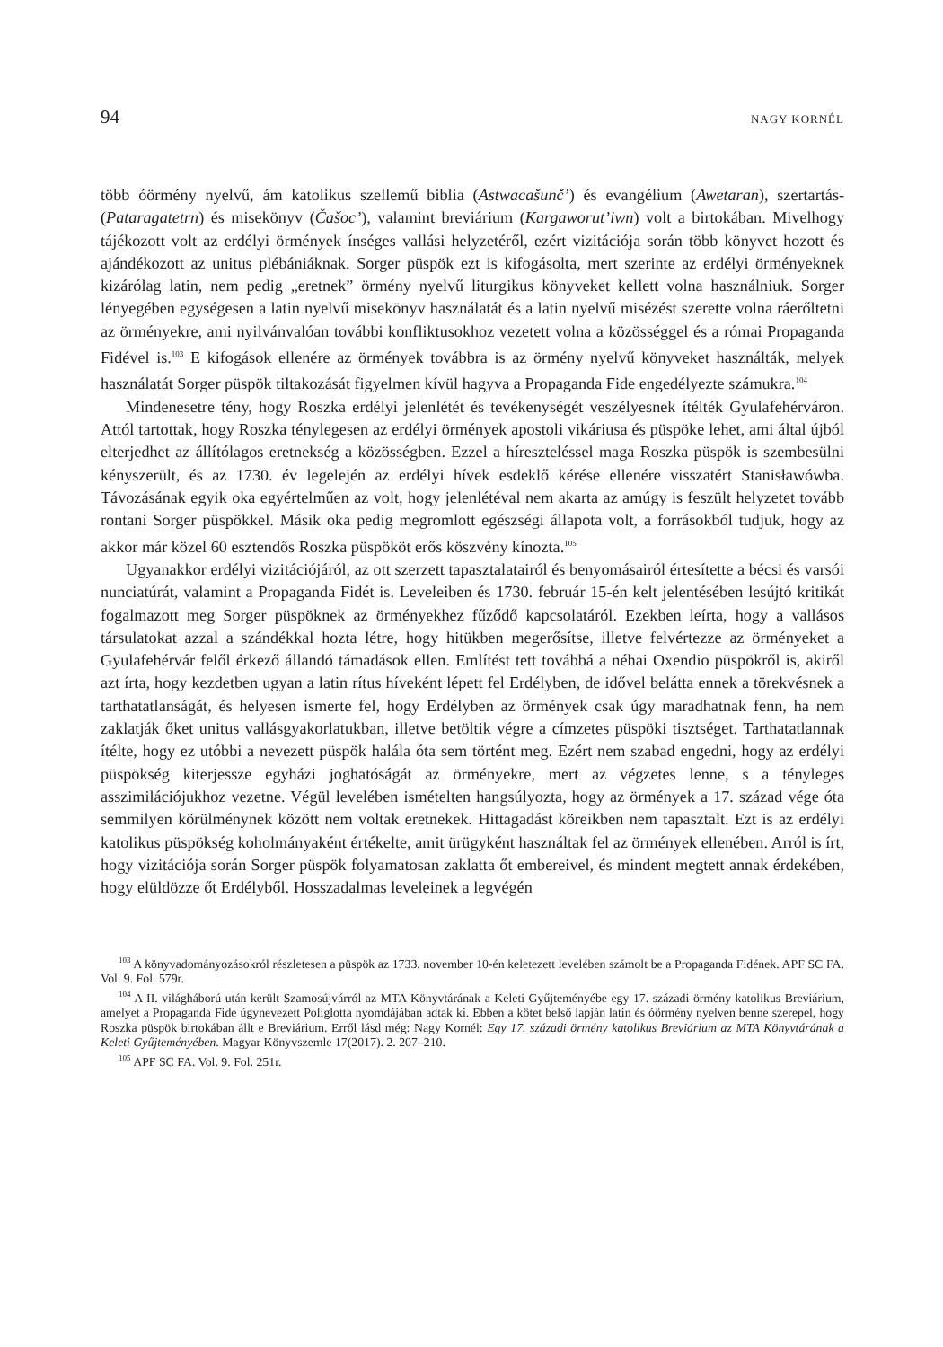94 NAGY KORNÉL
több óörmény nyelvű, ám katolikus szellemű biblia (Astwacašunč’) és evangélium (Awetaran), szertartás- (Pataragatetrn) és misekönyv (Čašoc’), valamint breviárium (Kargaworut’iwn) volt a birtokában. Mivelhogy tájékozott volt az erdélyi örmények ínséges vallási helyzetéről, ezért vizitációja során több könyvet hozott és ajándékozott az unitus plébániáknak. Sorger püspök ezt is kifogásolta, mert szerinte az erdélyi örményeknek kizárólag latin, nem pedig „eretnek” örmény nyelvű liturgikus könyveket kellett volna használniuk. Sorger lényegében egységesen a latin nyelvű misekönyv használatát és a latin nyelvű misézést szerette volna ráerőltetni az örményekre, ami nyilvánvalóan további konfliktusokhoz vezetett volna a közösséggel és a római Propaganda Fidével is.<sup>103</sup> E kifogások ellenére az örmények továbbra is az örmény nyelvű könyveket használták, melyek használatát Sorger püspök tiltakozását figyelmen kívül hagyva a Propaganda Fide engedélyezte számukra.<sup>104</sup>
Mindenesetre tény, hogy Roszka erdélyi jelenlétét és tevékenységét veszélyesnek ítélték Gyulafehérváron. Attól tartottak, hogy Roszka ténylegesen az erdélyi örmények apostoli vikáriusa és püspöke lehet, ami által újból elterjedhet az állítólagos eretnekség a közösségben. Ezzel a híreszteléssel maga Roszka püspök is szembesülni kényszerült, és az 1730. év legelején az erdélyi hívek esdeklő kérése ellenére visszatért Stanisławówba. Távozásának egyik oka egyértelműen az volt, hogy jelenlétéval nem akarta az amúgy is feszült helyzetet tovább rontani Sorger püspökkel. Másik oka pedig megromlott egészségi állapota volt, a forrásokból tudjuk, hogy az akkor már közel 60 esztendős Roszka püspököt erős köszvény kínozta.<sup>105</sup>
Ugyanakkor erdélyi vizitációjáról, az ott szerzett tapasztalatairól és benyomásairól értesítette a bécsi és varsói nunciatúrát, valamint a Propaganda Fidét is. Leveleiben és 1730. február 15-én kelt jelentésében lesújtó kritikát fogalmazott meg Sorger püspöknek az örményekhez fűződő kapcsolatáról. Ezekben leírta, hogy a vallásos társulatokat azzal a szándékkal hozta létre, hogy hitükben megerősítse, illetve felvértezze az örményeket a Gyulafehérvár felől érkező állandó támadások ellen. Említést tett továbbá a néhai Oxendio püspökről is, akiről azt írta, hogy kezdetben ugyan a latin rítus híveként lépett fel Erdélyben, de idővel belátta ennek a törekvésnek a tarthatatlanságát, és helyesen ismerte fel, hogy Erdélyben az örmények csak úgy maradhatnak fenn, ha nem zaklatják őket unitus vallásgyakorlatukban, illetve betöltik végre a címzetes püspöki tisztséget. Tarthatatlannak ítélte, hogy ez utóbbi a nevezett püspök halála óta sem történt meg. Ezért nem szabad engedni, hogy az erdélyi püspökség kiterjessze egyházi joghatóságát az örményekre, mert az végzetes lenne, s a tényleges asszimilációjukhoz vezetne. Végül levelében ismételten hangsúlyozta, hogy az örmények a 17. század vége óta semmilyen körülménynek között nem voltak eretnekek. Hittagadást köreikben nem tapasztalt. Ezt is az erdélyi katolikus püspökség koholmányaként értékelte, amit ürügyként használtak fel az örmények ellenében. Arról is írt, hogy vizitációja során Sorger püspök folyamatosan zaklatta őt embereivel, és mindent megtett annak érdekében, hogy elüldözze őt Erdélyből. Hosszadalmas leveleinek a legvégén
<sup>103</sup> A könyvadományozásokról részletesen a püspök az 1733. november 10-én keletezett levelében számolt be a Propaganda Fidének. APF SC FA. Vol. 9. Fol. 579r.
<sup>104</sup> A II. világháború után került Szamosújvárról az MTA Könyvtárának a Keleti Gyűjteményébe egy 17. századi örmény katolikus Breviárium, amelyet a Propaganda Fide úgynevezett Poliglotta nyomdájában adtak ki. Ebben a kötet belső lapján latin és óörmény nyelven benne szerepel, hogy Roszka püspök birtokában állt e Breviárium. Erről lásd még: Nagy Kornél: Egy 17. századi örmény katolikus Breviárium az MTA Könyvtárának a Keleti Gyűjteményében. Magyar Könyvszemle 17(2017). 2. 207–210.
<sup>105</sup> APF SC FA. Vol. 9. Fol. 251r.